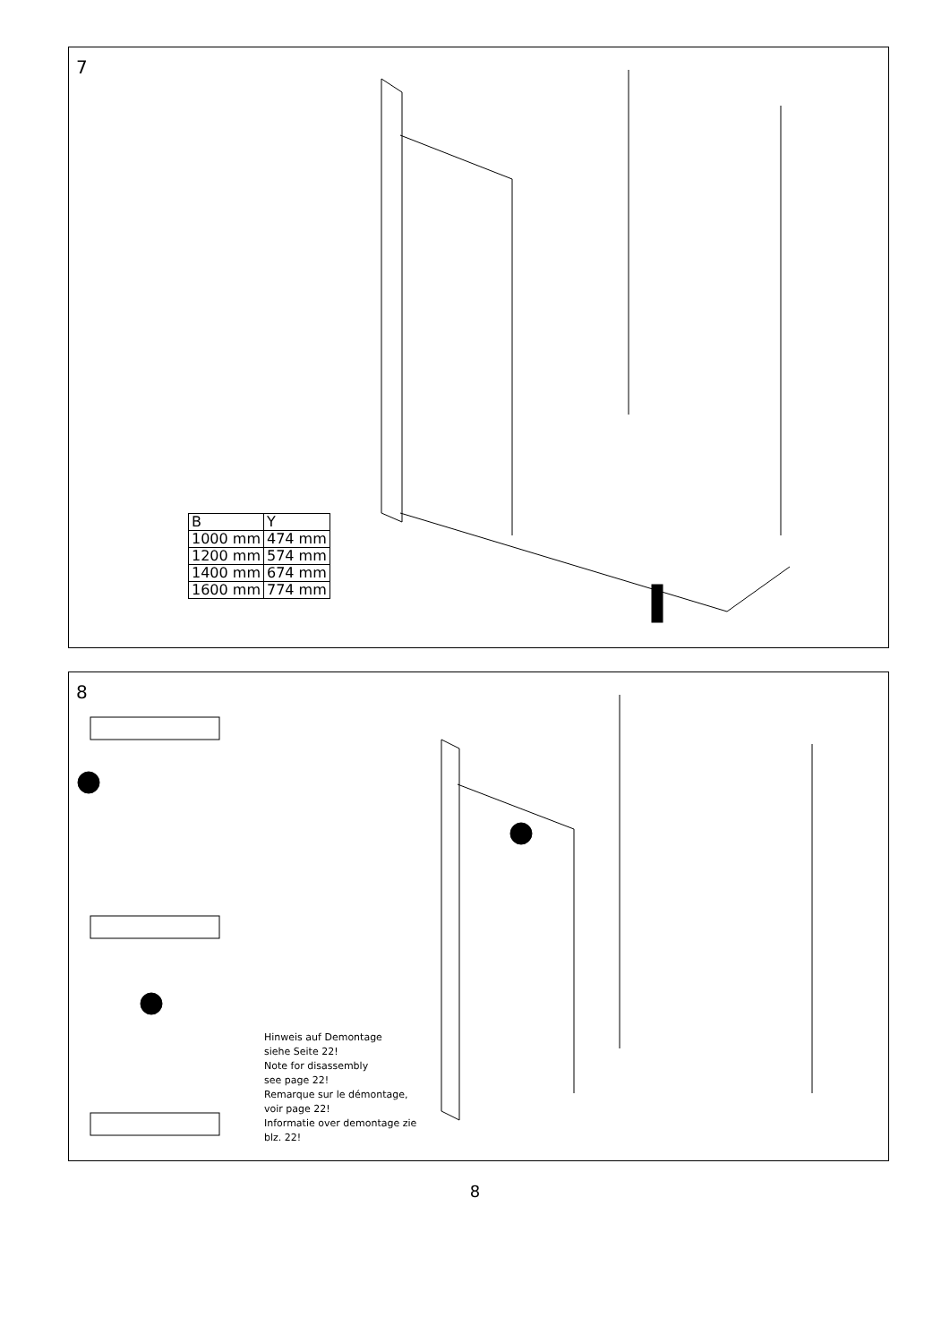7
| B | Y |
| 1000 mm | 474 mm |
| 1200 mm | 574 mm |
| 1400 mm | 674 mm |
| 1600 mm | 774 mm |
8
Hinweis auf Demontage
siehe Seite 22!
Note for disassembly
see page 22!
Remarque sur le démontage,
voir page 22!
Informatie over demontage zie
blz. 22!
8